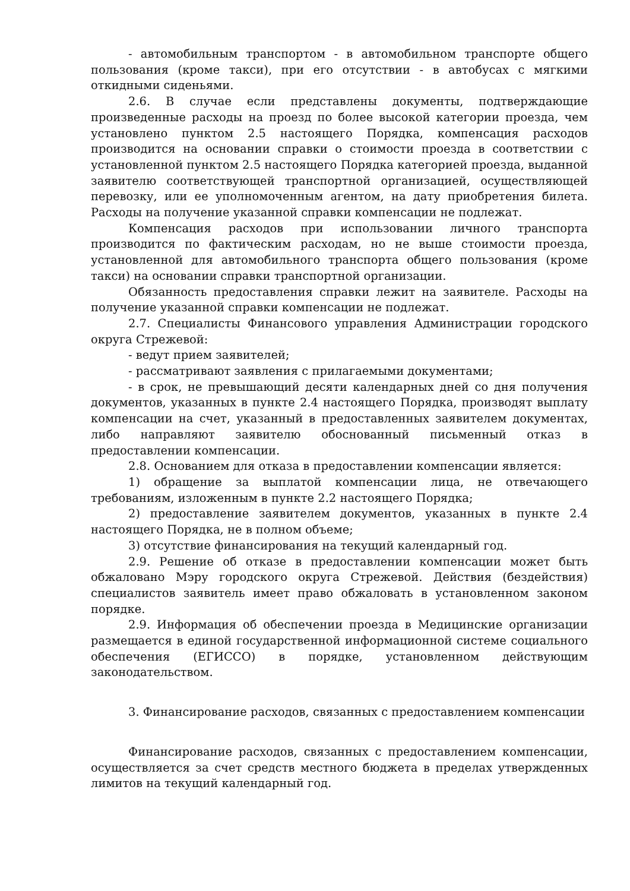- автомобильным транспортом - в автомобильном транспорте общего пользования (кроме такси), при его отсутствии - в автобусах с мягкими откидными сиденьями.
2.6. В случае если представлены документы, подтверждающие произведенные расходы на проезд по более высокой категории проезда, чем установлено пунктом 2.5 настоящего Порядка, компенсация расходов производится на основании справки о стоимости проезда в соответствии с установленной пунктом 2.5 настоящего Порядка категорией проезда, выданной заявителю соответствующей транспортной организацией, осуществляющей перевозку, или ее уполномоченным агентом, на дату приобретения билета. Расходы на получение указанной справки компенсации не подлежат.
Компенсация расходов при использовании личного транспорта производится по фактическим расходам, но не выше стоимости проезда, установленной для автомобильного транспорта общего пользования (кроме такси) на основании справки транспортной организации.
Обязанность предоставления справки лежит на заявителе. Расходы на получение указанной справки компенсации не подлежат.
2.7. Специалисты Финансового управления Администрации городского округа Стрежевой:
- ведут прием заявителей;
- рассматривают заявления с прилагаемыми документами;
- в срок, не превышающий десяти календарных дней со дня получения документов, указанных в пункте 2.4 настоящего Порядка, производят выплату компенсации на счет, указанный в предоставленных заявителем документах, либо направляют заявителю обоснованный письменный отказ в предоставлении компенсации.
2.8. Основанием для отказа в предоставлении компенсации является:
1) обращение за выплатой компенсации лица, не отвечающего требованиям, изложенным в пункте 2.2 настоящего Порядка;
2) предоставление заявителем документов, указанных в пункте 2.4 настоящего Порядка, не в полном объеме;
3) отсутствие финансирования на текущий календарный год.
2.9. Решение об отказе в предоставлении компенсации может быть обжаловано Мэру городского округа Стрежевой. Действия (бездействия) специалистов заявитель имеет право обжаловать в установленном законом порядке.
2.9. Информация об обеспечении проезда в Медицинские организации размещается в единой государственной информационной системе социального обеспечения (ЕГИССО) в порядке, установленном действующим законодательством.
3. Финансирование расходов, связанных с предоставлением компенсации
Финансирование расходов, связанных с предоставлением компенсации, осуществляется за счет средств местного бюджета в пределах утвержденных лимитов на текущий календарный год.